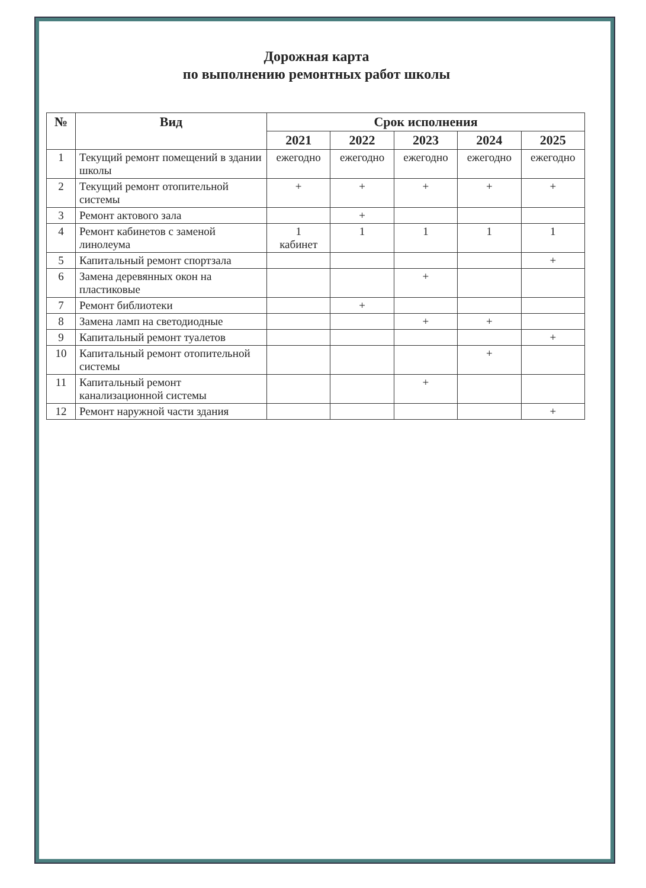Дорожная карта
по выполнению ремонтных работ школы
| № | Вид | Срок исполнения | | | | |
| --- | --- | --- | --- | --- | --- | --- |
| | | 2021 | 2022 | 2023 | 2024 | 2025 |
| 1 | Текущий ремонт помещений в здании школы | ежегодно | ежегодно | ежегодно | ежегодно | ежегодно |
| 2 | Текущий ремонт отопительной системы | + | + | + | + | + |
| 3 | Ремонт актового зала | | + | | | |
| 4 | Ремонт кабинетов с заменой линолеума | 1 кабинет | 1 | 1 | 1 | 1 |
| 5 | Капитальный ремонт спортзала | | | | | + |
| 6 | Замена деревянных окон на пластиковые | | | + | | |
| 7 | Ремонт библиотеки | | + | | | |
| 8 | Замена ламп на светодиодные | | | + | + | |
| 9 | Капитальный ремонт туалетов | | | | | + |
| 10 | Капитальный ремонт отопительной системы | | | | + | |
| 11 | Капитальный ремонт канализационной системы | | | + | | |
| 12 | Ремонт наружной части здания | | | | | + |